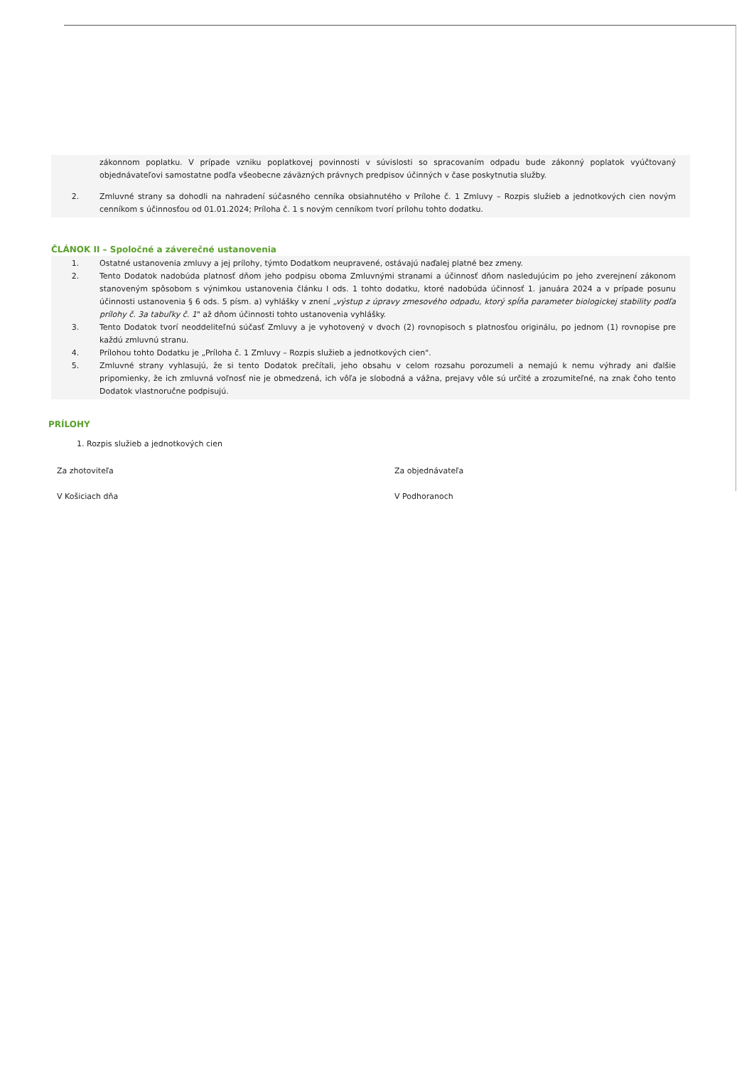zákonnom poplatku. V prípade vzniku poplatkovej povinnosti v súvislosti so spracovaním odpadu bude zákonný poplatok vyúčtovaný objednávateľovi samostatne podľa všeobecne záväzných právnych predpisov účinných v čase poskytnutia služby.
2. Zmluvné strany sa dohodli na nahradení súčasného cenníka obsiahnutého v Prílohe č. 1 Zmluvy – Rozpis služieb a jednotkových cien novým cenníkom s účinnosťou od 01.01.2024; Príloha č. 1 s novým cenníkom tvorí prílohu tohto dodatku.
ČLÁNOK II – Spoločné a záverečné ustanovenia
1. Ostatné ustanovenia zmluvy a jej prílohy, týmto Dodatkom neupravené, ostávajú naďalej platné bez zmeny.
2. Tento Dodatok nadobúda platnosť dňom jeho podpisu oboma Zmluvnými stranami a účinnosť dňom nasledujúcim po jeho zverejnení zákonom stanoveným spôsobom s výnimkou ustanovenia článku I ods. 1 tohto dodatku, ktoré nadobúda účinnosť 1. januára 2024 a v prípade posunu účinnosti ustanovenia § 6 ods. 5 písm. a) vyhlášky v znení „výstup z úpravy zmesového odpadu, ktorý spĺňa parameter biologickej stability podľa prílohy č. 3a tabuľky č. 1" až dňom účinnosti tohto ustanovenia vyhlášky.
3. Tento Dodatok tvorí neoddeliteľnú súčasť Zmluvy a je vyhotovený v dvoch (2) rovnopisoch s platnosťou originálu, po jednom (1) rovnopise pre každú zmluvnú stranu.
4. Prílohou tohto Dodatku je „Príloha č. 1 Zmluvy – Rozpis služieb a jednotkových cien".
5. Zmluvné strany vyhlasujú, že si tento Dodatok prečítali, jeho obsahu v celom rozsahu porozumeli a nemajú k nemu výhrady ani ďalšie pripomienky, že ich zmluvná voľnosť nie je obmedzená, ich vôľa je slobodná a vážna, prejavy vôle sú určité a zrozumiteľné, na znak čoho tento Dodatok vlastnoručne podpisujú.
PRÍLOHY
1. Rozpis služieb a jednotkových cien
Za zhotoviteľa
V Košiciach dňa
Za objednávateľa
V Podhoranoch